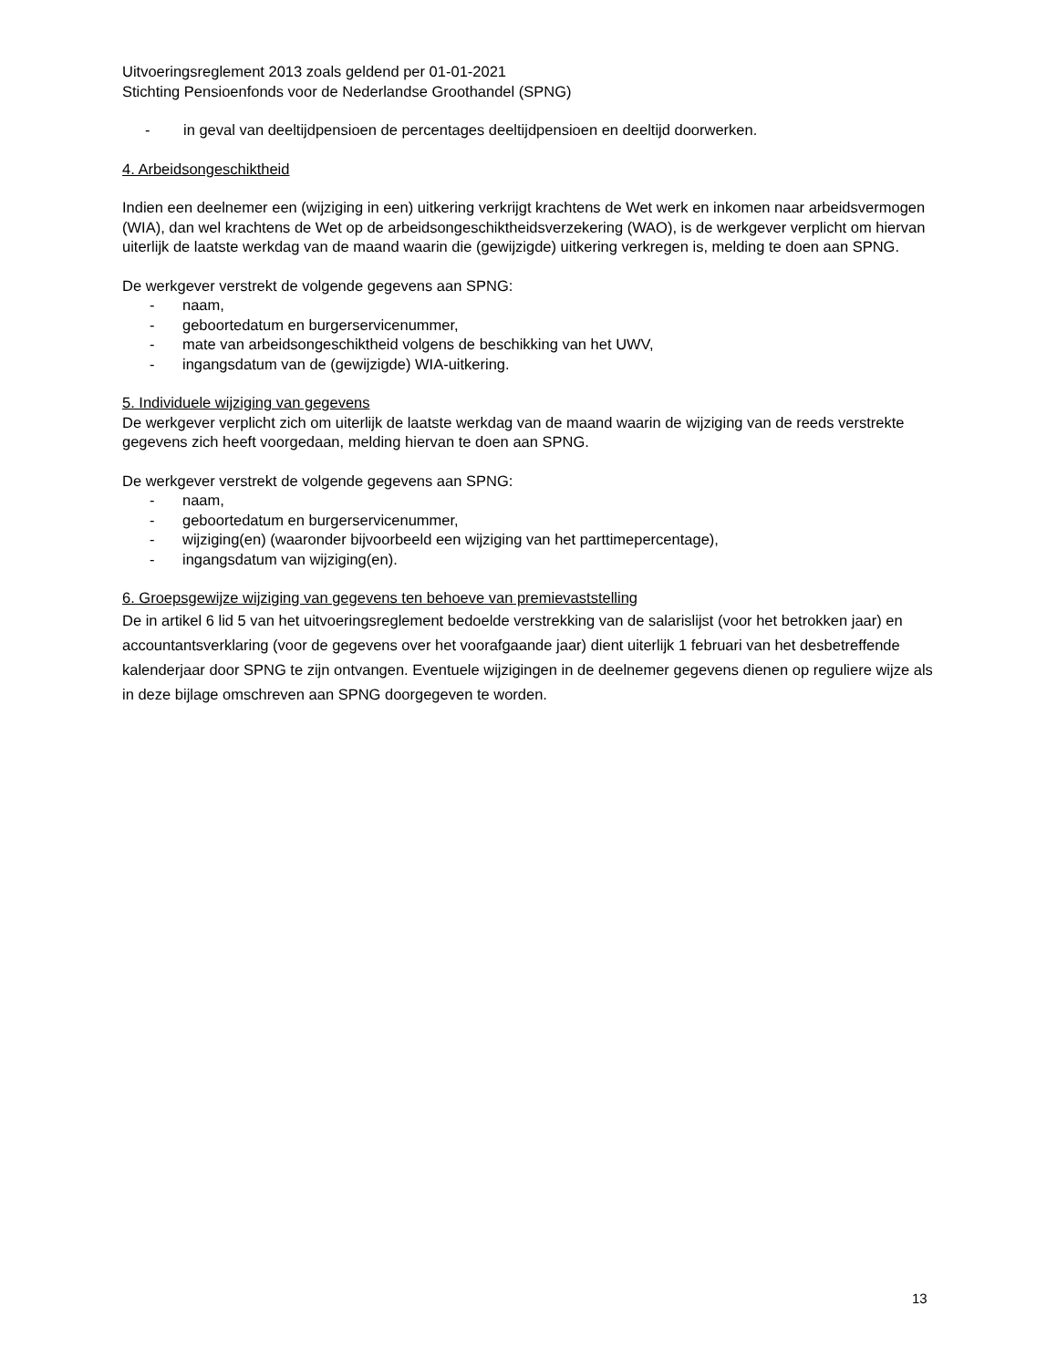Uitvoeringsreglement 2013 zoals geldend per 01-01-2021
Stichting Pensioenfonds voor de Nederlandse Groothandel (SPNG)
- in geval van deeltijdpensioen de percentages deeltijdpensioen en deeltijd doorwerken.
4. Arbeidsongeschiktheid
Indien een deelnemer een (wijziging in een) uitkering verkrijgt krachtens de Wet werk en inkomen naar arbeidsvermogen (WIA), dan wel krachtens de Wet op de arbeidsongeschiktheidsverzekering (WAO), is de werkgever verplicht om hiervan uiterlijk de laatste werkdag van de maand waarin die (gewijzigde) uitkering verkregen is, melding te doen aan SPNG.
De werkgever verstrekt de volgende gegevens aan SPNG:
- naam,
- geboortedatum en burgerservicenummer,
- mate van arbeidsongeschiktheid volgens de beschikking van het UWV,
- ingangsdatum van de (gewijzigde) WIA-uitkering.
5. Individuele wijziging van gegevens
De werkgever verplicht zich om uiterlijk de laatste werkdag van de maand waarin de wijziging van de reeds verstrekte gegevens zich heeft voorgedaan, melding hiervan te doen aan SPNG.
De werkgever verstrekt de volgende gegevens aan SPNG:
- naam,
- geboortedatum en burgerservicenummer,
- wijziging(en) (waaronder bijvoorbeeld een wijziging van het parttimepercentage),
- ingangsdatum van wijziging(en).
6. Groepsgewijze wijziging van gegevens ten behoeve van premievaststelling
De in artikel 6 lid 5 van het uitvoeringsreglement bedoelde verstrekking van de salarislijst (voor het betrokken jaar) en accountantsverklaring (voor de gegevens over het voorafgaande jaar) dient uiterlijk 1 februari van het desbetreffende kalenderjaar door SPNG te zijn ontvangen. Eventuele wijzigingen in de deelnemer gegevens dienen op reguliere wijze als in deze bijlage omschreven aan SPNG doorgegeven te worden.
13